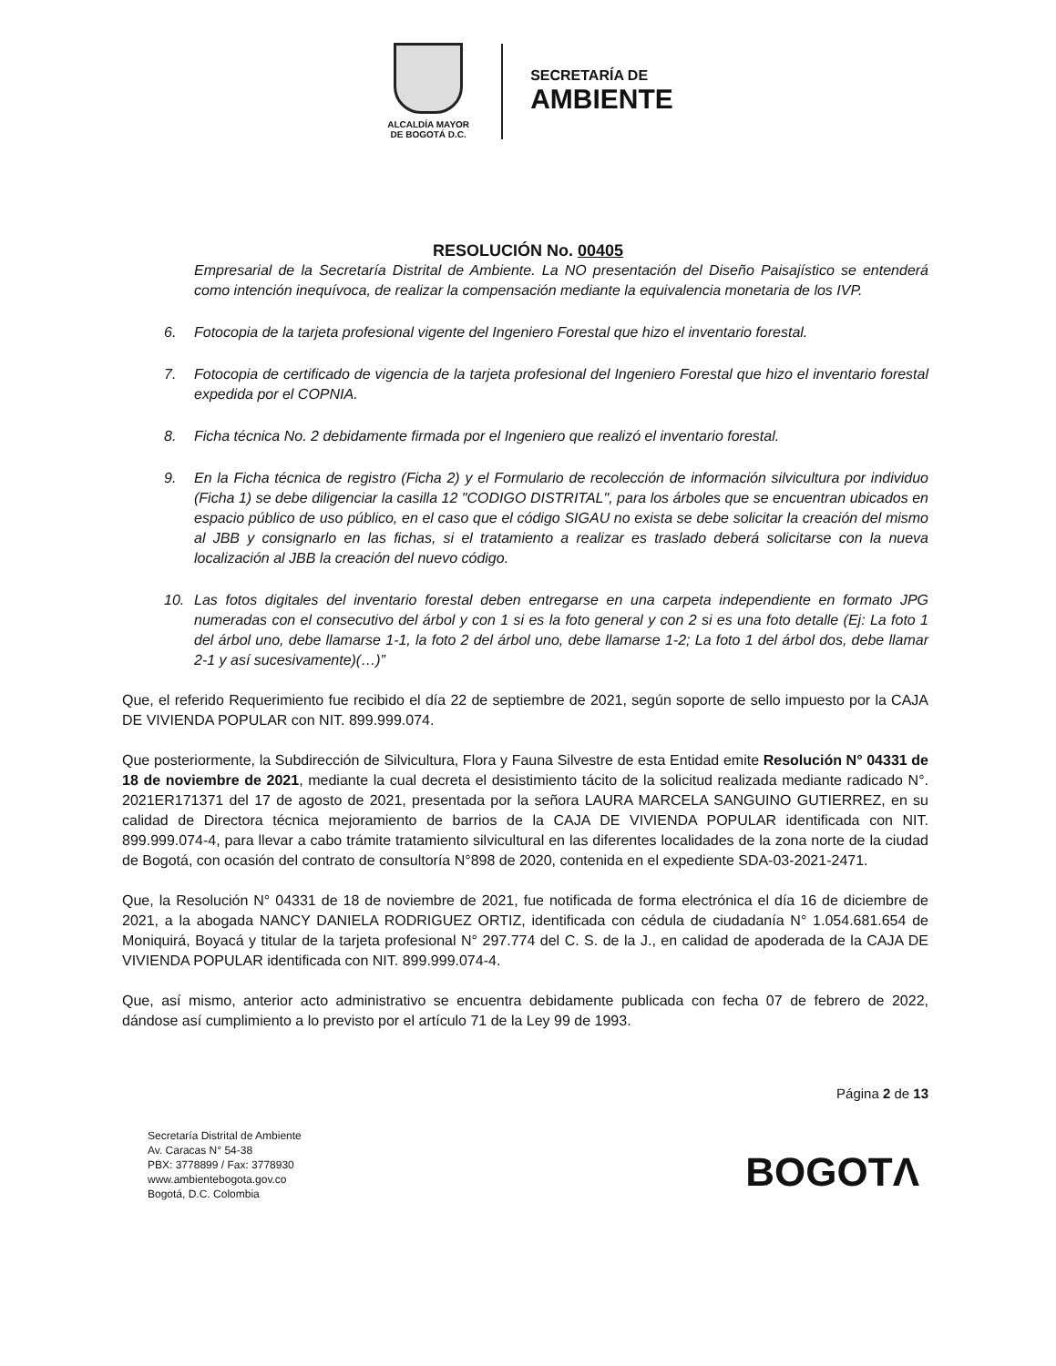ALCALDÍA MAYOR
DE BOGOTÁ D.C.
SECRETARÍA DE
AMBIENTE
RESOLUCIÓN No. 00405
Empresarial de la Secretaría Distrital de Ambiente. La NO presentación del Diseño Paisajístico se entenderá como intención inequívoca, de realizar la compensación mediante la equivalencia monetaria de los IVP.
6. Fotocopia de la tarjeta profesional vigente del Ingeniero Forestal que hizo el inventario forestal.
7. Fotocopia de certificado de vigencia de la tarjeta profesional del Ingeniero Forestal que hizo el inventario forestal expedida por el COPNIA.
8. Ficha técnica No. 2 debidamente firmada por el Ingeniero que realizó el inventario forestal.
9. En la Ficha técnica de registro (Ficha 2) y el Formulario de recolección de información silvicultura por individuo (Ficha 1) se debe diligenciar la casilla 12 "CODIGO DISTRITAL", para los árboles que se encuentran ubicados en espacio público de uso público, en el caso que el código SIGAU no exista se debe solicitar la creación del mismo al JBB y consignarlo en las fichas, si el tratamiento a realizar es traslado deberá solicitarse con la nueva localización al JBB la creación del nuevo código.
10. Las fotos digitales del inventario forestal deben entregarse en una carpeta independiente en formato JPG numeradas con el consecutivo del árbol y con 1 si es la foto general y con 2 si es una foto detalle (Ej: La foto 1 del árbol uno, debe llamarse 1-1, la foto 2 del árbol uno, debe llamarse 1-2; La foto 1 del árbol dos, debe llamar 2-1 y así sucesivamente)(…)”
Que, el referido Requerimiento fue recibido el día 22 de septiembre de 2021, según soporte de sello impuesto por la CAJA DE VIVIENDA POPULAR con NIT. 899.999.074.
Que posteriormente, la Subdirección de Silvicultura, Flora y Fauna Silvestre de esta Entidad emite Resolución N° 04331 de 18 de noviembre de 2021, mediante la cual decreta el desistimiento tácito de la solicitud realizada mediante radicado N°. 2021ER171371 del 17 de agosto de 2021, presentada por la señora LAURA MARCELA SANGUINO GUTIERREZ, en su calidad de Directora técnica mejoramiento de barrios de la CAJA DE VIVIENDA POPULAR identificada con NIT. 899.999.074-4, para llevar a cabo trámite tratamiento silvicultural en las diferentes localidades de la zona norte de la ciudad de Bogotá, con ocasión del contrato de consultoría N°898 de 2020, contenida en el expediente SDA-03-2021-2471.
Que, la Resolución N° 04331 de 18 de noviembre de 2021, fue notificada de forma electrónica el día 16 de diciembre de 2021, a la abogada NANCY DANIELA RODRIGUEZ ORTIZ, identificada con cédula de ciudadanía N° 1.054.681.654 de Moniquirá, Boyacá y titular de la tarjeta profesional N° 297.774 del C. S. de la J., en calidad de apoderada de la CAJA DE VIVIENDA POPULAR identificada con NIT. 899.999.074-4.
Que, así mismo, anterior acto administrativo se encuentra debidamente publicada con fecha 07 de febrero de 2022, dándose así cumplimiento a lo previsto por el artículo 71 de la Ley 99 de 1993.
Página 2 de 13
Secretaría Distrital de Ambiente
Av. Caracas N° 54-38
PBX: 3778899 / Fax: 3778930
www.ambientebogota.gov.co
Bogotá, D.C. Colombia
BOGOTΛ